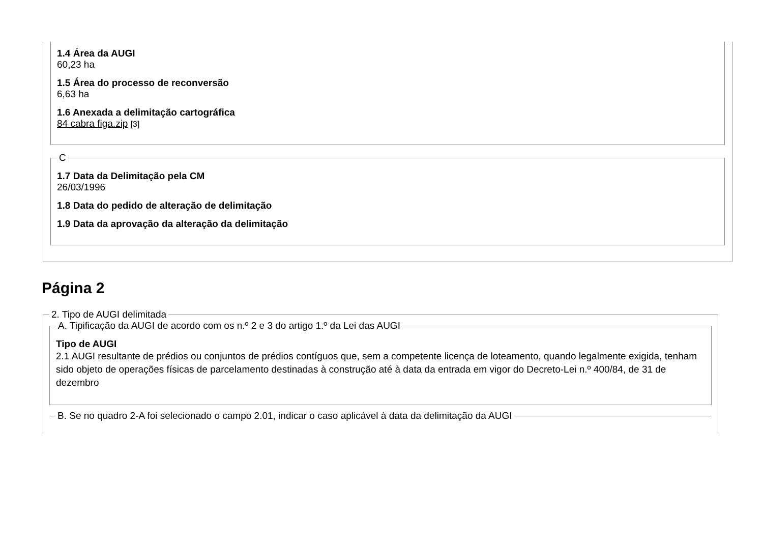1.4 Área da AUGI
60,23 ha
1.5 Área do processo de reconversão
6,63 ha
1.6 Anexada a delimitação cartográfica
84 cabra figa.zip [3]
C
1.7 Data da Delimitação pela CM
26/03/1996
1.8 Data do pedido de alteração de delimitação
1.9 Data da aprovação da alteração da delimitação
Página 2
2. Tipo de AUGI delimitada A. Tipificação da AUGI de acordo com os n.º 2 e 3 do artigo 1.º da Lei das AUGI
Tipo de AUGI
2.1 AUGI resultante de prédios ou conjuntos de prédios contíguos que, sem a competente licença de loteamento, quando legalmente exigida, tenham sido objeto de operações físicas de parcelamento destinadas à construção até à data da entrada em vigor do Decreto-Lei n.º 400/84, de 31 de dezembro
B. Se no quadro 2-A foi selecionado o campo 2.01, indicar o caso aplicável à data da delimitação da AUGI